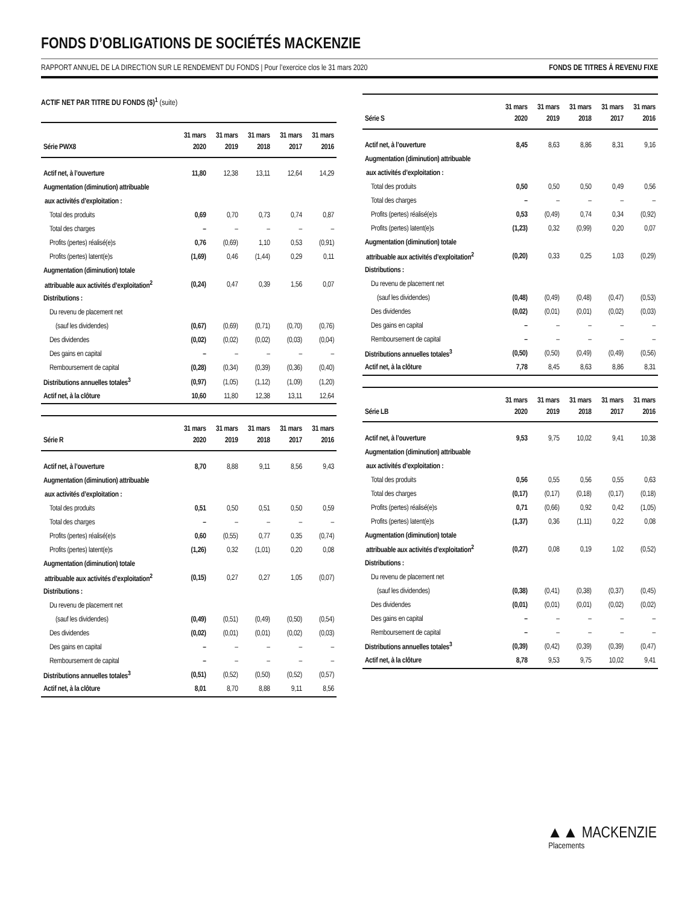FONDS D’OBLIGATIONS DE SOCIÉTÉS MACKENZIE
RAPPORT ANNUEL DE LA DIRECTION SUR LE RENDEMENT DU FONDS | Pour l’exercice clos le 31 mars 2020 FONDS DE TITRES À REVENU FIXE
ACTIF NET PAR TITRE DU FONDS ($)<sup>1</sup> (suite)
| Série PWX8 | 31 mars 2020 | 31 mars 2019 | 31 mars 2018 | 31 mars 2017 | 31 mars 2016 |
| --- | --- | --- | --- | --- | --- |
| Actif net, à l’ouverture | 11,80 | 12,38 | 13,11 | 12,64 | 14,29 |
| Augmentation (diminution) attribuable | | | | | |
| aux activités d’exploitation : | | | | | |
| Total des produits | 0,69 | 0,70 | 0,73 | 0,74 | 0,87 |
| Total des charges | – | – | – | – | – |
| Profits (pertes) réalisé(e)s | 0,76 | (0,69) | 1,10 | 0,53 | (0,91) |
| Profits (pertes) latent(e)s | (1,69) | 0,46 | (1,44) | 0,29 | 0,11 |
| Augmentation (diminution) totale | | | | | |
| attribuable aux activités d’exploitation<sup>2</sup> | (0,24) | 0,47 | 0,39 | 1,56 | 0,07 |
| Distributions : | | | | | |
| Du revenu de placement net | | | | | |
| (sauf les dividendes) | (0,67) | (0,69) | (0,71) | (0,70) | (0,76) |
| Des dividendes | (0,02) | (0,02) | (0,02) | (0,03) | (0,04) |
| Des gains en capital | – | – | – | – | – |
| Remboursement de capital | (0,28) | (0,34) | (0,39) | (0,36) | (0,40) |
| Distributions annuelles totales<sup>3</sup> | (0,97) | (1,05) | (1,12) | (1,09) | (1,20) |
| Actif net, à la clôture | 10,60 | 11,80 | 12,38 | 13,11 | 12,64 |
| Série R | 31 mars 2020 | 31 mars 2019 | 31 mars 2018 | 31 mars 2017 | 31 mars 2016 |
| --- | --- | --- | --- | --- | --- |
| Actif net, à l’ouverture | 8,70 | 8,88 | 9,11 | 8,56 | 9,43 |
| Augmentation (diminution) attribuable | | | | | |
| aux activités d’exploitation : | | | | | |
| Total des produits | 0,51 | 0,50 | 0,51 | 0,50 | 0,59 |
| Total des charges | – | – | – | – | – |
| Profits (pertes) réalisé(e)s | 0,60 | (0,55) | 0,77 | 0,35 | (0,74) |
| Profits (pertes) latent(e)s | (1,26) | 0,32 | (1,01) | 0,20 | 0,08 |
| Augmentation (diminution) totale | | | | | |
| attribuable aux activités d’exploitation<sup>2</sup> | (0,15) | 0,27 | 0,27 | 1,05 | (0,07) |
| Distributions : | | | | | |
| Du revenu de placement net | | | | | |
| (sauf les dividendes) | (0,49) | (0,51) | (0,49) | (0,50) | (0,54) |
| Des dividendes | (0,02) | (0,01) | (0,01) | (0,02) | (0,03) |
| Des gains en capital | – | – | – | – | – |
| Remboursement de capital | – | – | – | – | – |
| Distributions annuelles totales<sup>3</sup> | (0,51) | (0,52) | (0,50) | (0,52) | (0,57) |
| Actif net, à la clôture | 8,01 | 8,70 | 8,88 | 9,11 | 8,56 |
| Série S | 31 mars 2020 | 31 mars 2019 | 31 mars 2018 | 31 mars 2017 | 31 mars 2016 |
| --- | --- | --- | --- | --- | --- |
| Actif net, à l’ouverture | 8,45 | 8,63 | 8,86 | 8,31 | 9,16 |
| Augmentation (diminution) attribuable | | | | | |
| aux activités d’exploitation : | | | | | |
| Total des produits | 0,50 | 0,50 | 0,50 | 0,49 | 0,56 |
| Total des charges | – | – | – | – | – |
| Profits (pertes) réalisé(e)s | 0,53 | (0,49) | 0,74 | 0,34 | (0,92) |
| Profits (pertes) latent(e)s | (1,23) | 0,32 | (0,99) | 0,20 | 0,07 |
| Augmentation (diminution) totale | | | | | |
| attribuable aux activités d’exploitation<sup>2</sup> | (0,20) | 0,33 | 0,25 | 1,03 | (0,29) |
| Distributions : | | | | | |
| Du revenu de placement net | | | | | |
| (sauf les dividendes) | (0,48) | (0,49) | (0,48) | (0,47) | (0,53) |
| Des dividendes | (0,02) | (0,01) | (0,01) | (0,02) | (0,03) |
| Des gains en capital | – | – | – | – | – |
| Remboursement de capital | – | – | – | – | – |
| Distributions annuelles totales<sup>3</sup> | (0,50) | (0,50) | (0,49) | (0,49) | (0,56) |
| Actif net, à la clôture | 7,78 | 8,45 | 8,63 | 8,86 | 8,31 |
| Série LB | 31 mars 2020 | 31 mars 2019 | 31 mars 2018 | 31 mars 2017 | 31 mars 2016 |
| --- | --- | --- | --- | --- | --- |
| Actif net, à l’ouverture | 9,53 | 9,75 | 10,02 | 9,41 | 10,38 |
| Augmentation (diminution) attribuable | | | | | |
| aux activités d’exploitation : | | | | | |
| Total des produits | 0,56 | 0,55 | 0,56 | 0,55 | 0,63 |
| Total des charges | (0,17) | (0,17) | (0,18) | (0,17) | (0,18) |
| Profits (pertes) réalisé(e)s | 0,71 | (0,66) | 0,92 | 0,42 | (1,05) |
| Profits (pertes) latent(e)s | (1,37) | 0,36 | (1,11) | 0,22 | 0,08 |
| Augmentation (diminution) totale | | | | | |
| attribuable aux activités d’exploitation<sup>2</sup> | (0,27) | 0,08 | 0,19 | 1,02 | (0,52) |
| Distributions : | | | | | |
| Du revenu de placement net | | | | | |
| (sauf les dividendes) | (0,38) | (0,41) | (0,38) | (0,37) | (0,45) |
| Des dividendes | (0,01) | (0,01) | (0,01) | (0,02) | (0,02) |
| Des gains en capital | – | – | – | – | – |
| Remboursement de capital | – | – | – | – | – |
| Distributions annuelles totales<sup>3</sup> | (0,39) | (0,42) | (0,39) | (0,39) | (0,47) |
| Actif net, à la clôture | 8,78 | 9,53 | 9,75 | 10,02 | 9,41 |
▲▲ MACKENZIE
Placements